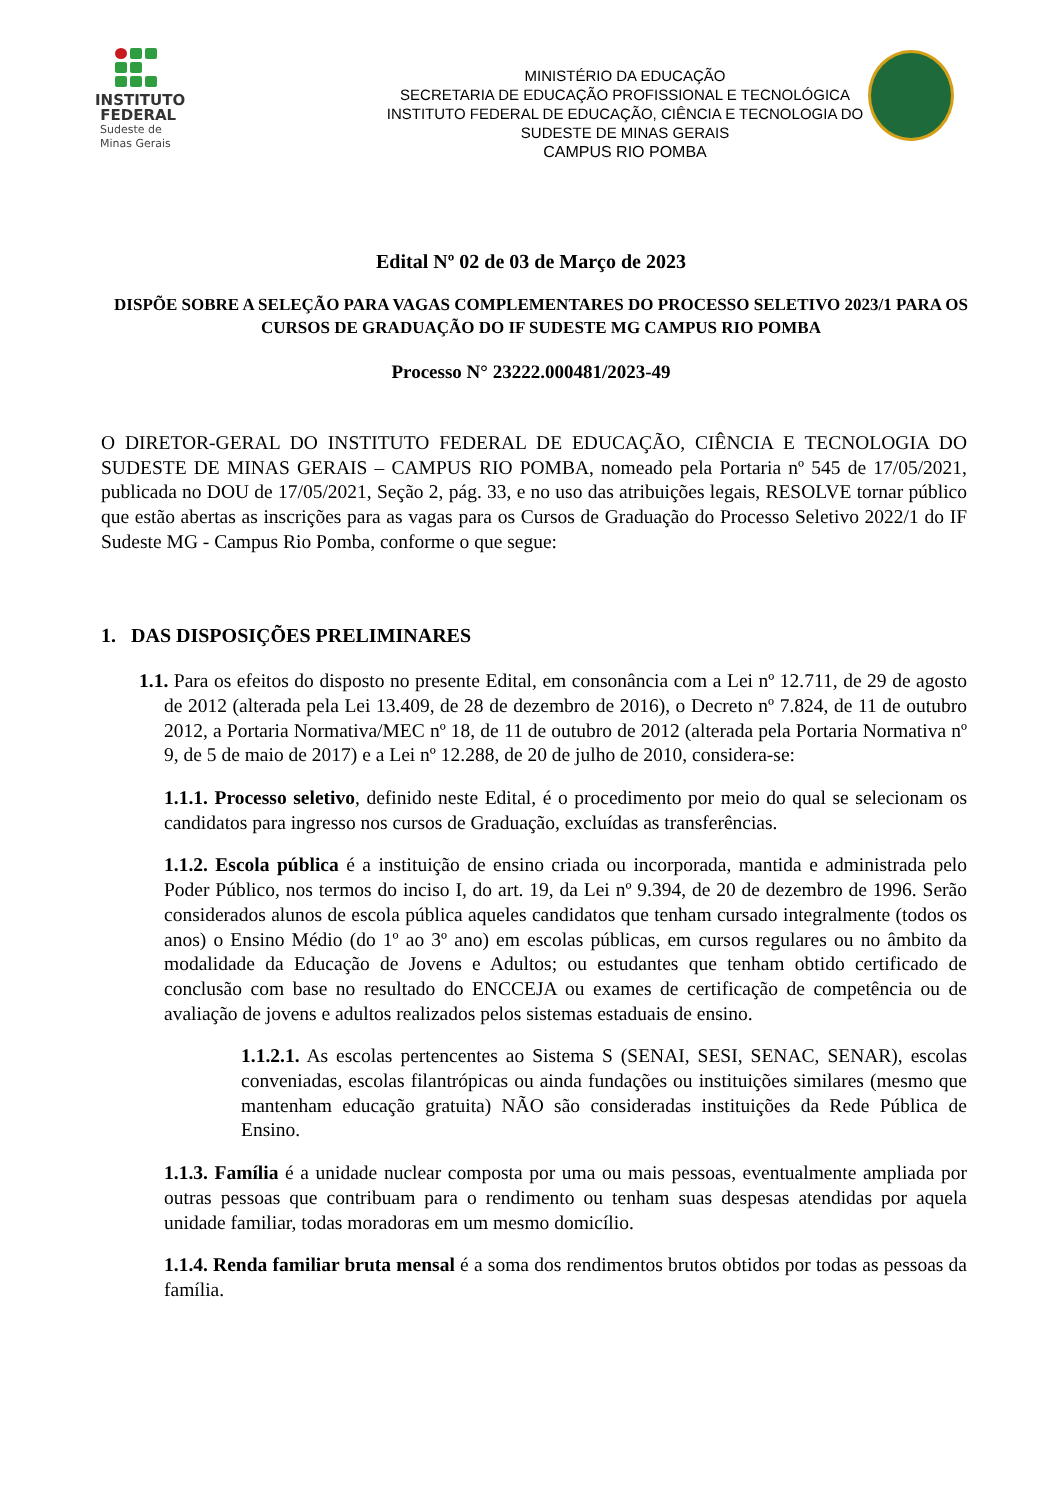INSTITUTO
FEDERAL
Sudeste de
Minas Gerais
MINISTÉRIO DA EDUCAÇÃO
SECRETARIA DE EDUCAÇÃO PROFISSIONAL E TECNOLÓGICA
INSTITUTO FEDERAL DE EDUCAÇÃO, CIÊNCIA E TECNOLOGIA DO
SUDESTE DE MINAS GERAIS
CAMPUS RIO POMBA
Edital Nº 02 de 03 de Março de 2023
DISPÕE SOBRE A SELEÇÃO PARA VAGAS COMPLEMENTARES DO PROCESSO SELETIVO 2023/1 PARA OS CURSOS DE GRADUAÇÃO DO IF SUDESTE MG CAMPUS RIO POMBA
Processo N° 23222.000481/2023-49
O DIRETOR-GERAL DO INSTITUTO FEDERAL DE EDUCAÇÃO, CIÊNCIA E TECNOLOGIA DO SUDESTE DE MINAS GERAIS – CAMPUS RIO POMBA, nomeado pela Portaria nº 545 de 17/05/2021, publicada no DOU de 17/05/2021, Seção 2, pág. 33, e no uso das atribuições legais, RESOLVE tornar público que estão abertas as inscrições para as vagas para os Cursos de Graduação do Processo Seletivo 2022/1 do IF Sudeste MG - Campus Rio Pomba, conforme o que segue:
1. DAS DISPOSIÇÕES PRELIMINARES
1.1. Para os efeitos do disposto no presente Edital, em consonância com a Lei nº 12.711, de 29 de agosto de 2012 (alterada pela Lei 13.409, de 28 de dezembro de 2016), o Decreto nº 7.824, de 11 de outubro 2012, a Portaria Normativa/MEC nº 18, de 11 de outubro de 2012 (alterada pela Portaria Normativa nº 9, de 5 de maio de 2017) e a Lei nº 12.288, de 20 de julho de 2010, considera-se:
1.1.1. Processo seletivo, definido neste Edital, é o procedimento por meio do qual se selecionam os candidatos para ingresso nos cursos de Graduação, excluídas as transferências.
1.1.2. Escola pública é a instituição de ensino criada ou incorporada, mantida e administrada pelo Poder Público, nos termos do inciso I, do art. 19, da Lei nº 9.394, de 20 de dezembro de 1996. Serão considerados alunos de escola pública aqueles candidatos que tenham cursado integralmente (todos os anos) o Ensino Médio (do 1º ao 3º ano) em escolas públicas, em cursos regulares ou no âmbito da modalidade da Educação de Jovens e Adultos; ou estudantes que tenham obtido certificado de conclusão com base no resultado do ENCCEJA ou exames de certificação de competência ou de avaliação de jovens e adultos realizados pelos sistemas estaduais de ensino.
1.1.2.1. As escolas pertencentes ao Sistema S (SENAI, SESI, SENAC, SENAR), escolas conveniadas, escolas filantrópicas ou ainda fundações ou instituições similares (mesmo que mantenham educação gratuita) NÃO são consideradas instituições da Rede Pública de Ensino.
1.1.3. Família é a unidade nuclear composta por uma ou mais pessoas, eventualmente ampliada por outras pessoas que contribuam para o rendimento ou tenham suas despesas atendidas por aquela unidade familiar, todas moradoras em um mesmo domicílio.
1.1.4. Renda familiar bruta mensal é a soma dos rendimentos brutos obtidos por todas as pessoas da família.